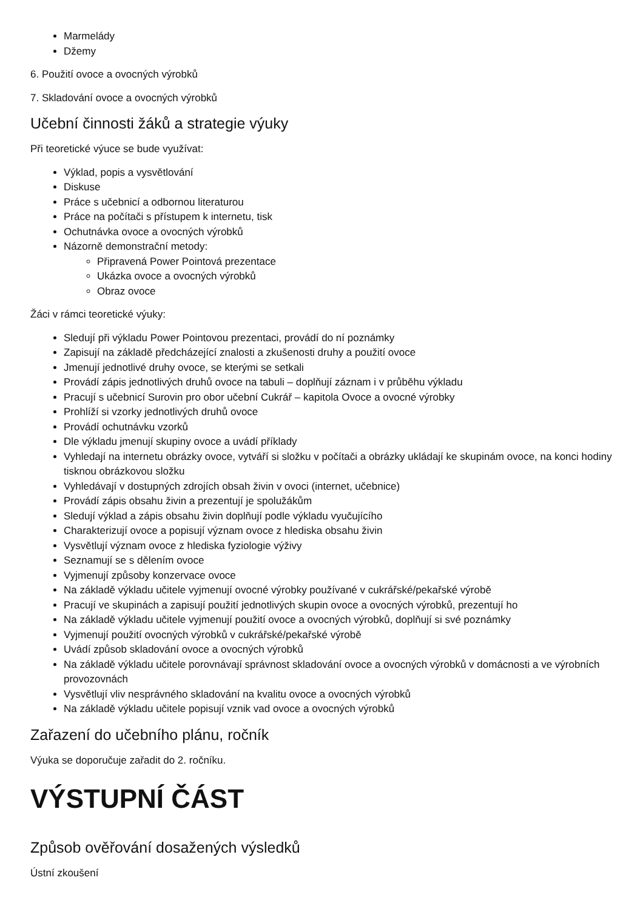Marmelády
Džemy
6. Použití ovoce a ovocných výrobků
7. Skladování ovoce a ovocných výrobků
Učební činnosti žáků a strategie výuky
Při teoretické výuce se bude využívat:
Výklad, popis a vysvětlování
Diskuse
Práce s učebnicí a odbornou literaturou
Práce na počítači s přístupem k internetu, tisk
Ochutnávka ovoce a ovocných výrobků
Názorně demonstrační metody:
Připravená Power Pointová prezentace
Ukázka ovoce a ovocných výrobků
Obraz ovoce
Žáci v rámci teoretické výuky:
Sledují při výkladu Power Pointovou prezentaci, provádí do ní poznámky
Zapisují na základě předcházející znalosti a zkušenosti druhy a použití ovoce
Jmenují jednotlivé druhy ovoce, se kterými se setkali
Provádí zápis jednotlivých druhů ovoce na tabuli – doplňují záznam i v průběhu výkladu
Pracují s učebnicí Surovin pro obor učební Cukrář – kapitola Ovoce a ovocné výrobky
Prohlíží si vzorky jednotlivých druhů ovoce
Provádí ochutnávku vzorků
Dle výkladu jmenují skupiny ovoce a uvádí příklady
Vyhledají na internetu obrázky ovoce, vytváří si složku v počítači a obrázky ukládají ke skupinám ovoce, na konci hodiny tisknou obrázkovou složku
Vyhledávají v dostupných zdrojích obsah živin v ovoci (internet, učebnice)
Provádí zápis obsahu živin a prezentují je spolužákům
Sledují výklad a zápis obsahu živin doplňují podle výkladu vyučujícího
Charakterizují ovoce a popisují význam ovoce z hlediska obsahu živin
Vysvětlují význam ovoce z hlediska fyziologie výživy
Seznamují se s dělením ovoce
Vyjmenují způsoby konzervace ovoce
Na základě výkladu učitele vyjmenují ovocné výrobky používané v cukrářské/pekařské výrobě
Pracují ve skupinách a zapisují použití jednotlivých skupin ovoce a ovocných výrobků, prezentují ho
Na základě výkladu učitele vyjmenují použití ovoce a ovocných výrobků, doplňují si své poznámky
Vyjmenují použití ovocných výrobků v cukrářské/pekařské výrobě
Uvádí způsob skladování ovoce a ovocných výrobků
Na základě výkladu učitele porovnávají správnost skladování ovoce a ovocných výrobků v domácnosti a ve výrobních provozovnách
Vysvětlují vliv nesprávného skladování na kvalitu ovoce a ovocných výrobků
Na základě výkladu učitele popisují vznik vad ovoce a ovocných výrobků
Zařazení do učebního plánu, ročník
Výuka se doporučuje zařadit do 2. ročníku.
VÝSTUPNÍ ČÁST
Způsob ověřování dosažených výsledků
Ústní zkoušení